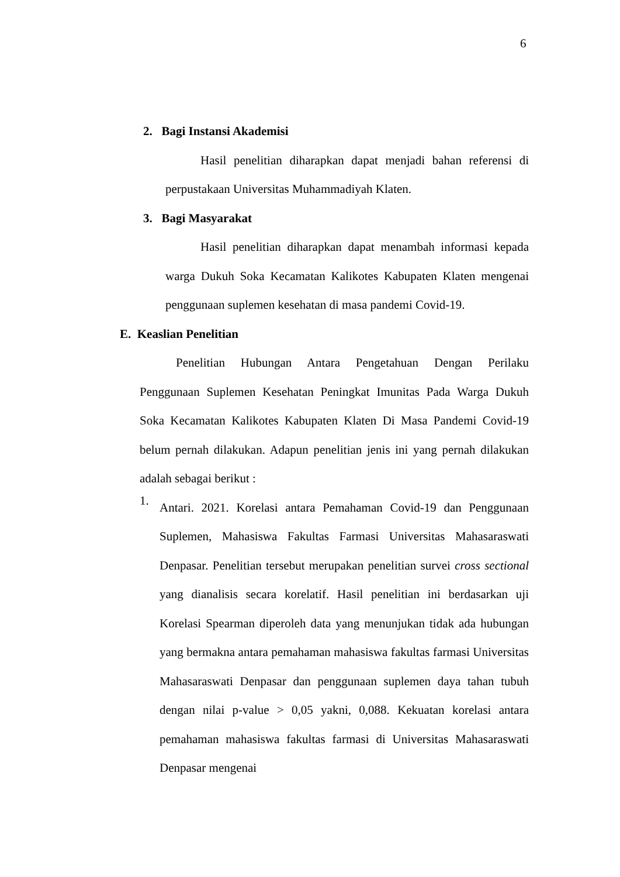6
2. Bagi Instansi Akademisi
Hasil penelitian diharapkan dapat menjadi bahan referensi di perpustakaan Universitas Muhammadiyah Klaten.
3. Bagi Masyarakat
Hasil penelitian diharapkan dapat menambah informasi kepada warga Dukuh Soka Kecamatan Kalikotes Kabupaten Klaten mengenai penggunaan suplemen kesehatan di masa pandemi Covid-19.
E. Keaslian Penelitian
Penelitian Hubungan Antara Pengetahuan Dengan Perilaku Penggunaan Suplemen Kesehatan Peningkat Imunitas Pada Warga Dukuh Soka Kecamatan Kalikotes Kabupaten Klaten Di Masa Pandemi Covid-19 belum pernah dilakukan. Adapun penelitian jenis ini yang pernah dilakukan adalah sebagai berikut :
1.
Antari. 2021. Korelasi antara Pemahaman Covid-19 dan Penggunaan Suplemen, Mahasiswa Fakultas Farmasi Universitas Mahasaraswati Denpasar. Penelitian tersebut merupakan penelitian survei cross sectional yang dianalisis secara korelatif. Hasil penelitian ini berdasarkan uji Korelasi Spearman diperoleh data yang menunjukan tidak ada hubungan yang bermakna antara pemahaman mahasiswa fakultas farmasi Universitas Mahasaraswati Denpasar dan penggunaan suplemen daya tahan tubuh dengan nilai p-value > 0,05 yakni, 0,088. Kekuatan korelasi antara pemahaman mahasiswa fakultas farmasi di Universitas Mahasaraswati Denpasar mengenai